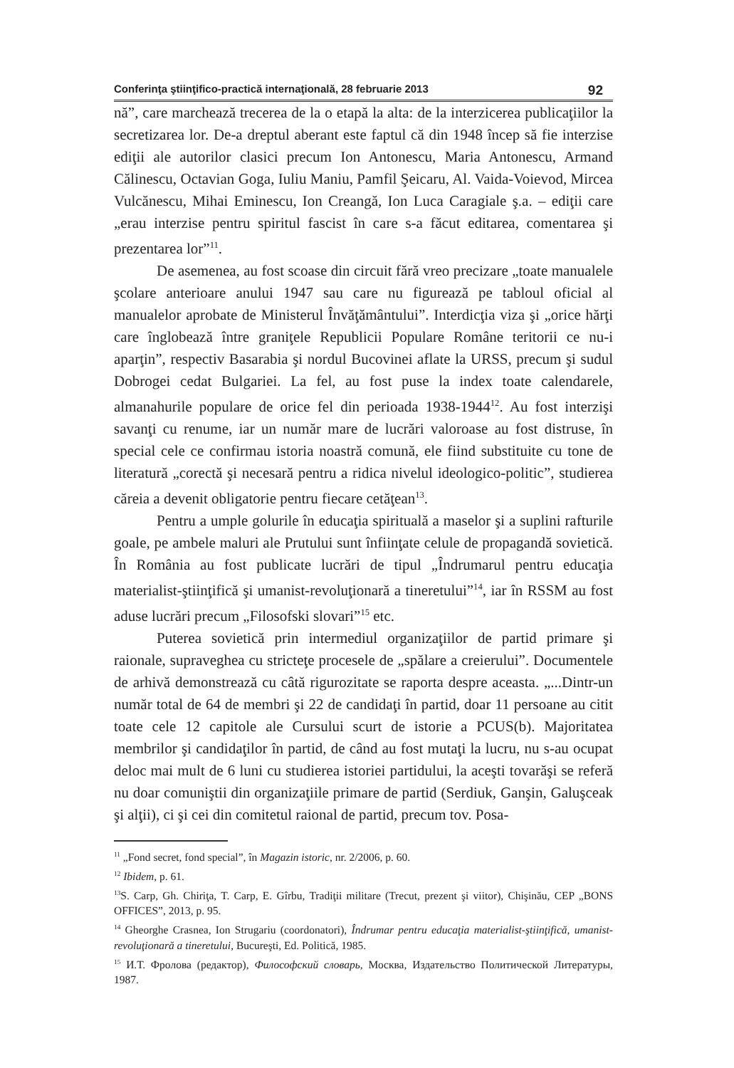Conferinţa ştiinţifico-practică internaţională, 28 februarie 2013 92
nă”, care marchează trecerea de la o etapă la alta: de la interzicerea publicaţiilor la secretizarea lor. De-a dreptul aberant este faptul că din 1948 încep să fie interzise ediţii ale autorilor clasici precum Ion Antonescu, Maria Antonescu, Armand Călinescu, Octavian Goga, Iuliu Maniu, Pamfil Şeicaru, Al. Vaida-Voievod, Mircea Vulcănescu, Mihai Eminescu, Ion Creangă, Ion Luca Caragiale ş.a. – ediţii care „erau interzise pentru spiritul fascist în care s-a făcut editarea, comentarea şi prezentarea lor”<sup>11</sup>.
De asemenea, au fost scoase din circuit fără vreo precizare „toate manualele şcolare anterioare anului 1947 sau care nu figurează pe tabloul oficial al manualelor aprobate de Ministerul Învăţământului”. Interdicţia viza şi „orice hărţi care înglobează între graniţele Republicii Populare Române teritorii ce nu-i aparţin”, respectiv Basarabia şi nordul Bucovinei aflate la URSS, precum şi sudul Dobrogei cedat Bulgariei. La fel, au fost puse la index toate calendarele, almanahurile populare de orice fel din perioada 1938-1944<sup>12</sup>. Au fost interzişi savanţi cu renume, iar un număr mare de lucrări valoroase au fost distruse, în special cele ce confirmau istoria noastră comună, ele fiind substituite cu tone de literatură „corectă şi necesară pentru a ridica nivelul ideologico-politic”, studierea căreia a devenit obligatorie pentru fiecare cetăţean<sup>13</sup>.
Pentru a umple golurile în educaţia spirituală a maselor şi a suplini rafturile goale, pe ambele maluri ale Prutului sunt înfiinţate celule de propagandă sovietică. În România au fost publicate lucrări de tipul „Îndrumarul pentru educaţia materialist-ştiinţifică şi umanist-revoluţionară a tineretului”<sup>14</sup>, iar în RSSM au fost aduse lucrări precum „Filosofski slovari”<sup>15</sup> etc.
Puterea sovietică prin intermediul organizaţiilor de partid primare şi raionale, supraveghea cu stricteţe procesele de „spălare a creierului”. Documentele de arhivă demonstrează cu câtă rigurozitate se raporta despre aceasta. „...Dintr-un număr total de 64 de membri şi 22 de candidaţi în partid, doar 11 persoane au citit toate cele 12 capitole ale Cursului scurt de istorie a PCUS(b). Majoritatea membrilor şi candidaţilor în partid, de când au fost mutaţi la lucru, nu s-au ocupat deloc mai mult de 6 luni cu studierea istoriei partidului, la aceşti tovarăşi se referă nu doar comuniştii din organizaţiile primare de partid (Serdiuk, Ganşin, Galuşceak şi alţii), ci şi cei din comitetul raional de partid, precum tov. Posa-
<sup>11</sup> „Fond secret, fond special”, în Magazin istoric, nr. 2/2006, p. 60.
<sup>12</sup> Ibidem, p. 61.
<sup>13</sup> S. Carp, Gh. Chiriţa, T. Carp, E. Gîrbu, Tradiţii militare (Trecut, prezent şi viitor), Chişinău, CEP „BONS OFFICES”, 2013, p. 95.
<sup>14</sup> Gheorghe Crasnea, Ion Strugariu (coordonatori), Îndrumar pentru educaţia materialist-ştiinţifică, umanist-revoluţionară a tineretului, Bucureşti, Ed. Politică, 1985.
<sup>15</sup> И.Т. Фролова (редактор), Философский словарь, Москва, Издательство Политической Литературы, 1987.